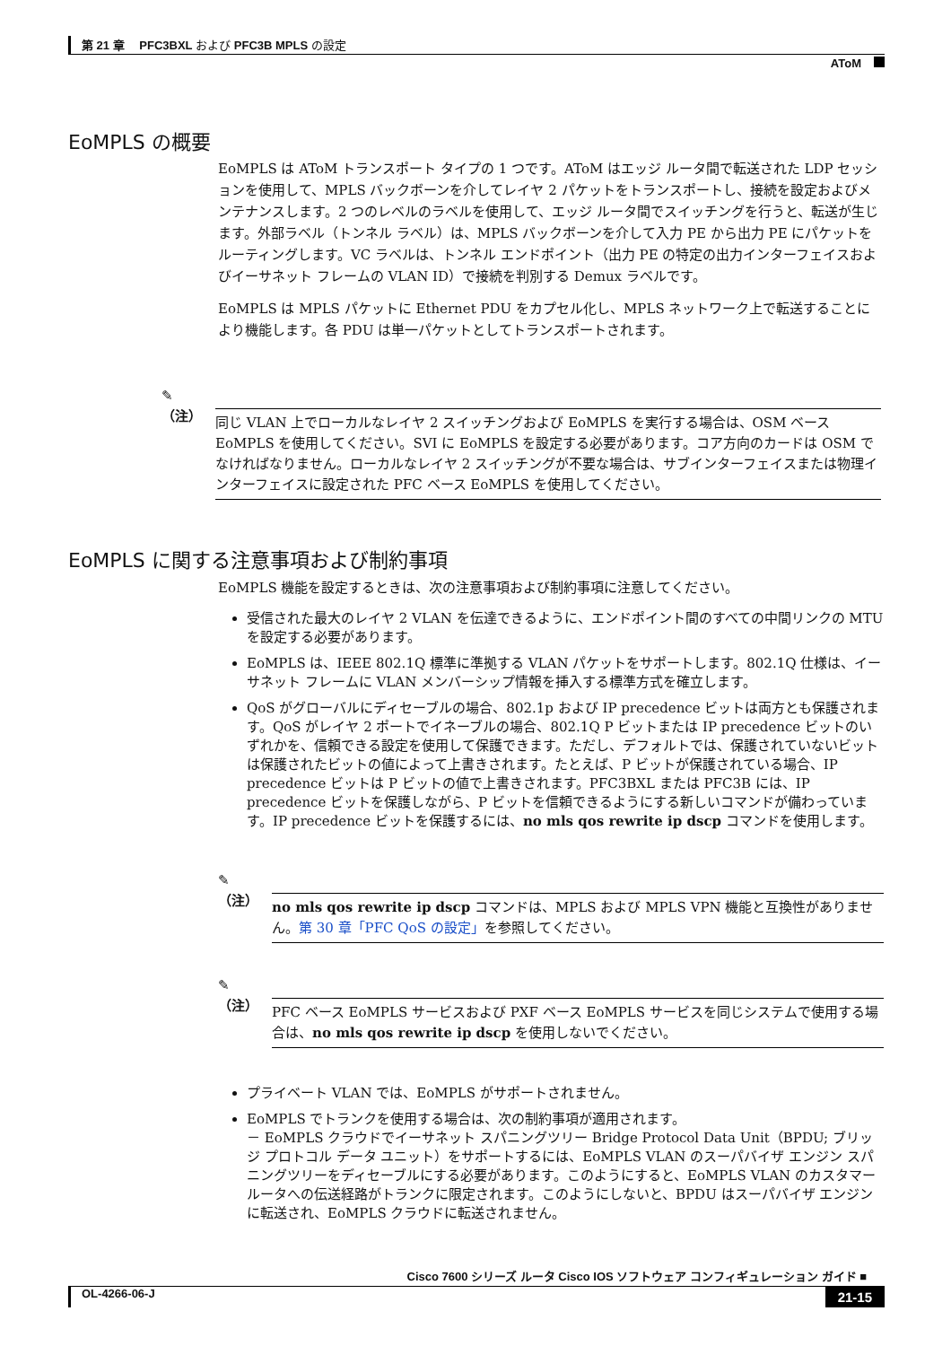第 21 章　 PFC3BXL および PFC3B MPLS の設定
AToM
EoMPLS の概要
EoMPLS は AToM トランスポート タイプの 1 つです。AToM はエッジ ルータ間で転送された LDP セッションを使用して、MPLS バックボーンを介してレイヤ 2 パケットをトランスポートし、接続を設定およびメンテナンスします。2 つのレベルのラベルを使用して、エッジ ルータ間でスイッチングを行うと、転送が生じます。外部ラベル（トンネル ラベル）は、MPLS バックボーンを介して入力 PE から出力 PE にパケットをルーティングします。VC ラベルは、トンネル エンドポイント（出力 PE の特定の出力インターフェイスおよびイーサネット フレームの VLAN ID）で接続を判別する Demux ラベルです。
EoMPLS は MPLS パケットに Ethernet PDU をカプセル化し、MPLS ネットワーク上で転送することにより機能します。各 PDU は単一パケットとしてトランスポートされます。
✎
（注）
同じ VLAN 上でローカルなレイヤ 2 スイッチングおよび EoMPLS を実行する場合は、OSM ベース EoMPLS を使用してください。SVI に EoMPLS を設定する必要があります。コア方向のカードは OSM でなければなりません。ローカルなレイヤ 2 スイッチングが不要な場合は、サブインターフェイスまたは物理インターフェイスに設定された PFC ベース EoMPLS を使用してください。
EoMPLS に関する注意事項および制約事項
EoMPLS 機能を設定するときは、次の注意事項および制約事項に注意してください。
受信された最大のレイヤ 2 VLAN を伝達できるように、エンドポイント間のすべての中間リンクの MTU を設定する必要があります。
EoMPLS は、IEEE 802.1Q 標準に準拠する VLAN パケットをサポートします。802.1Q 仕様は、イーサネット フレームに VLAN メンバーシップ情報を挿入する標準方式を確立します。
QoS がグローバルにディセーブルの場合、802.1p および IP precedence ビットは両方とも保護されます。QoS がレイヤ 2 ポートでイネーブルの場合、802.1Q P ビットまたは IP precedence ビットのいずれかを、信頼できる設定を使用して保護できます。ただし、デフォルトでは、保護されていないビットは保護されたビットの値によって上書きされます。たとえば、P ビットが保護されている場合、IP precedence ビットは P ビットの値で上書きされます。PFC3BXL または PFC3B には、IP precedence ビットを保護しながら、P ビットを信頼できるようにする新しいコマンドが備わっています。IP precedence ビットを保護するには、no mls qos rewrite ip dscp コマンドを使用します。
✎
（注）
no mls qos rewrite ip dscp コマンドは、MPLS および MPLS VPN 機能と互換性がありません。第 30 章「PFC QoS の設定」を参照してください。
✎
（注）
PFC ベース EoMPLS サービスおよび PXF ベース EoMPLS サービスを同じシステムで使用する場合は、no mls qos rewrite ip dscp を使用しないでください。
プライベート VLAN では、EoMPLS がサポートされません。
EoMPLS でトランクを使用する場合は、次の制約事項が適用されます。
－ EoMPLS クラウドでイーサネット スパニングツリー Bridge Protocol Data Unit（BPDU; ブリッジ プロトコル データ ユニット）をサポートするには、EoMPLS VLAN のスーパバイザ エンジン スパニングツリーをディセーブルにする必要があります。このようにすると、EoMPLS VLAN のカスタマールータへの伝送経路がトランクに限定されます。このようにしないと、BPDU はスーパバイザ エンジンに転送され、EoMPLS クラウドに転送されません。
Cisco 7600 シリーズ ルータ Cisco IOS ソフトウェア コンフィギュレーション ガイド ■
OL-4266-06-J 21-15